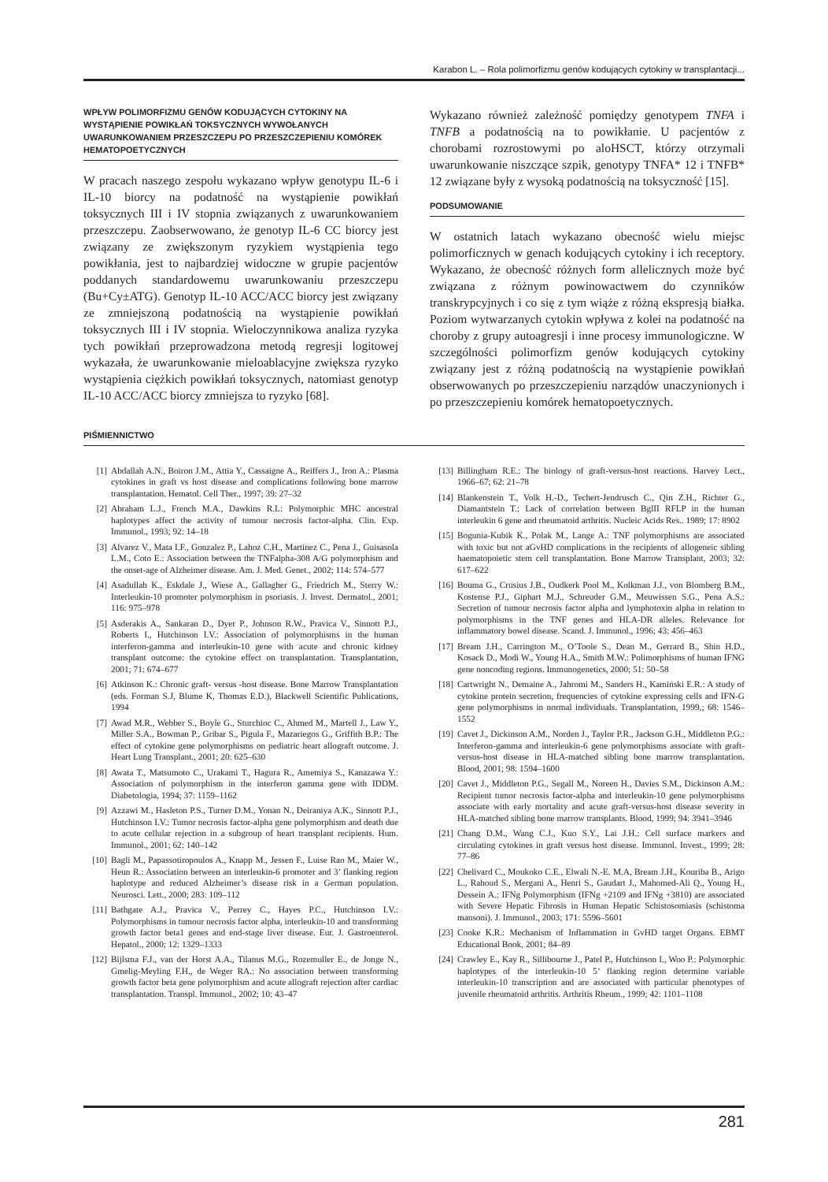Karabon L. – Rola polimorfizmu genów kodujących cytokiny w transplantacji...
WPŁYW POLIMORFIZMU GENÓW KODUJĄCYCH CYTOKINY NA WYSTĄPIENIE POWIKŁAŃ TOKSYCZNYCH WYWOŁANYCH UWARUNKOWANIEM PRZESZCZEPU PO PRZESZCZEPIENIU KOMÓREK HEMATOPOETYCZNYCH
W pracach naszego zespołu wykazano wpływ genotypu IL-6 i IL-10 biorcy na podatność na wystąpienie powikłań toksycznych III i IV stopnia związanych z uwarunkowaniem przeszczepu. Zaobserwowano, że genotyp IL-6 CC biorcy jest związany ze zwiększonym ryzykiem wystąpienia tego powikłania, jest to najbardziej widoczne w grupie pacjentów poddanych standardowemu uwarunkowaniu przeszczepu (Bu+Cy±ATG). Genotyp IL-10 ACC/ACC biorcy jest związany ze zmniejszoną podatnością na wystąpienie powikłań toksycznych III i IV stopnia. Wieloczynnikowa analiza ryzyka tych powikłań przeprowadzona metodą regresji logitowej wykazała, że uwarunkowanie mieloablacyjne zwiększa ryzyko wystąpienia ciężkich powikłań toksycznych, natomiast genotyp IL-10 ACC/ACC biorcy zmniejsza to ryzyko [68].
Wykazano również zależność pomiędzy genotypem TNFA i TNFB a podatnością na to powikłanie. U pacjentów z chorobami rozrostowymi po aloHSCT, którzy otrzymali uwarunkowanie niszczące szpik, genotypy TNFA* 12 i TNFB* 12 związane były z wysoką podatnością na toksyczność [15].
PODSUMOWANIE
W ostatnich latach wykazano obecność wielu miejsc polimorficznych w genach kodujących cytokiny i ich receptory. Wykazano, że obecność różnych form allelicznych może być związana z różnym powinowactwem do czynników transkrypcyjnych i co się z tym wiąże z różną ekspresją białka. Poziom wytwarzanych cytokin wpływa z kolei na podatność na choroby z grupy autoagresji i inne procesy immunologiczne. W szczególności polimorfizm genów kodujących cytokiny związany jest z różną podatnością na wystąpienie powikłań obserwowanych po przeszczepieniu narządów unaczynionych i po przeszczepieniu komórek hematopoetycznych.
PIŚMIENNICTWO
[1] Abdallah A.N., Boiron J.M., Attia Y., Cassaigne A., Reiffers J., Iron A.: Plasma cytokines in graft vs host disease and complications following bone marrow transplantation. Hematol. Cell Ther., 1997; 39: 27–32
[2] Abraham L.J., French M.A., Dawkins R.L: Polymorphic MHC ancestral haplotypes affect the activity of tumour necrosis factor-alpha. Clin. Exp. Immunol., 1993; 92: 14–18
[3] Alvarez V., Mata I.F., Gonzalez P., Lahoz C.H., Martinez C., Pena J., Guisasola L.M., Coto E.: Association between the TNFalpha-308 A/G polymorphism and the onset-age of Alzheimer disease. Am. J. Med. Genet., 2002; 114: 574–577
[4] Asadullah K., Eskdale J., Wiese A., Gallagher G., Friedrich M., Sterry W.: Interleukin-10 promoter polymorphism in psoriasis. J. Invest. Dermatol., 2001; 116: 975–978
[5] Asderakis A., Sankaran D., Dyer P., Johnson R.W., Pravica V., Sinnott P.J., Roberts I., Hutchinson I.V.: Association of polymorphisms in the human interferon-gamma and interleukin-10 gene with acute and chronic kidney transplant outcome: the cytokine effect on transplantation. Transplantation, 2001; 71: 674–677
[6] Atkinson K.: Chronic graft- versus -host disease. Bone Marrow Transplantation (eds. Forman S.J, Blume K, Thomas E.D.), Blackwell Scientific Publications, 1994
[7] Awad M.R., Webber S., Boyle G., Sturchioc C., Ahmed M., Martell J., Law Y., Miller S.A., Bowman P., Gribar S., Pigula F., Mazariegos G., Griffith B.P.: The effect of cytokine gene polymorphisms on pediatric heart allograft outcome. J. Heart Lung Transplant., 2001; 20: 625–630
[8] Awata T., Matsumoto C., Urakami T., Hagura R., Amemiya S., Kanazawa Y.: Association of polymorphism in the interferon gamma gene with IDDM. Diabetologia, 1994; 37: 1159–1162
[9] Azzawi M., Hasleton P.S., Turner D.M., Yonan N., Deiraniya A.K., Sinnott P.J., Hutchinson I.V.: Tumor necrosis factor-alpha gene polymorphism and death due to acute cellular rejection in a subgroup of heart transplant recipients. Hum. Immunol., 2001; 62: 140–142
[10] Bagli M., Papassotiropoulos A., Knapp M., Jessen F., Luise Rao M., Maier W., Heun R.: Association between an interleukin-6 promoter and 3’ flanking region haplotype and reduced Alzheimer’s disease risk in a German population. Neurosci. Lett., 2000; 283: 109–112
[11] Bathgate A.J., Pravica V., Perrey C., Hayes P.C., Hutchinson I.V.: Polymorphisms in tumour necrosis factor alpha, interleukin-10 and transforming growth factor beta1 genes and end-stage liver disease. Eur. J. Gastroenterol. Hepatol., 2000; 12: 1329–1333
[12] Bijlsma F.J., van der Horst A.A., Tilanus M.G., Rozemuller E., de Jonge N., Gmelig-Meyling F.H., de Weger RA.: No association between transforming growth factor beta gene polymorphism and acute allograft rejection after cardiac transplantation. Transpl. Immunol., 2002; 10: 43–47
[13] Billingham R.E.: The biology of graft-versus-host reactions. Harvey Lect., 1966–67; 62: 21–78
[14] Blankenstein T., Volk H.-D., Techert-Jendrusch C., Qin Z.H., Richter G., Diamantstein T.: Lack of correlation between BglII RFLP in the human interleukin 6 gene and rheumatoid arthritis. Nucleic Acids Res.. 1989; 17: 8902
[15] Bogunia-Kubik K., Polak M., Lange A.: TNF polymorphisms are associated with toxic but not aGvHD complications in the recipients of allogeneic sibling haematopoietic stem cell transplantation. Bone Marrow Transplant, 2003; 32: 617–622
[16] Bouma G., Crusius J.B., Oudkerk Pool M., Kolkman J.J., von Blomberg B.M., Kostense P.J., Giphart M.J., Schreuder G.M., Meuwissen S.G., Pena A.S.: Secretion of tumour necrosis factor alpha and lymphotoxin alpha in relation to polymorphisms in the TNF genes and HLA-DR alleles. Relevance for inflammatory bowel disease. Scand. J. Immunol., 1996; 43: 456–463
[17] Bream J.H., Carrington M., O’Toole S., Dean M., Gerrard B., Shin H.D., Kosack D., Modi W., Young H.A., Smith M.W.: Polimorphisms of human IFNG gene noncoding regions. Immunogenetics, 2000; 51: 50–58
[18] Cartwright N., Demaine A., Jahromi M., Sanders H., Kamiński E.R.: A study of cytokine protein secretion, frequencies of cytokine expressing cells and IFN-G gene polymorphisms in normal individuals. Transplantation, 1999,; 68: 1546–1552
[19] Cavet J., Dickinson A.M., Norden J., Taylor P.R., Jackson G.H., Middleton P.G.: Interferon-gamma and interleukin-6 gene polymorphisms associate with graft-versus-host disease in HLA-matched sibling bone marrow transplantation. Blood, 2001; 98: 1594–1600
[20] Cavet J., Middleton P.G., Segall M., Noreen H., Davies S.M., Dickinson A.M.: Recipient tumor necrosis factor-alpha and interleukin-10 gene polymorphisms associate with early mortality and acute graft-versus-host disease severity in HLA-matched sibling bone marrow transplants. Blood, 1999; 94: 3941–3946
[21] Chang D.M., Wang C.J., Kuo S.Y., Lai J.H.: Cell surface markers and circulating cytokines in graft versus host disease. Immunol. Invest., 1999; 28: 77–86
[22] Chelivard C., Moukoko C.E., Elwali N.-E. M.A, Bream J.H., Kouriba B., Arigo L., Rahoud S., Mergani A., Henri S., Gaudart J., Mahomed-Ali Q., Young H., Dessein A.: IFNg Polymorphism (IFNg +2109 and IFNg +3810) are associated with Severe Hepatic Fibrosis in Human Hepatic Schistosomiasis (schistoma mansoni). J. Immunol., 2003; 171: 5596–5601
[23] Cooke K.R.: Mechanism of Inflammation in GvHD target Organs. EBMT Educational Book, 2001; 84–89
[24] Crawley E., Kay R., Sillibourne J., Patel P., Hutchinson I., Woo P.: Polymorphic haplotypes of the interleukin-10 5’ flanking region determine variable interleukin-10 transcription and are associated with particular phenotypes of juvenile rheumatoid arthritis. Arthritis Rheum., 1999; 42: 1101–1108
281